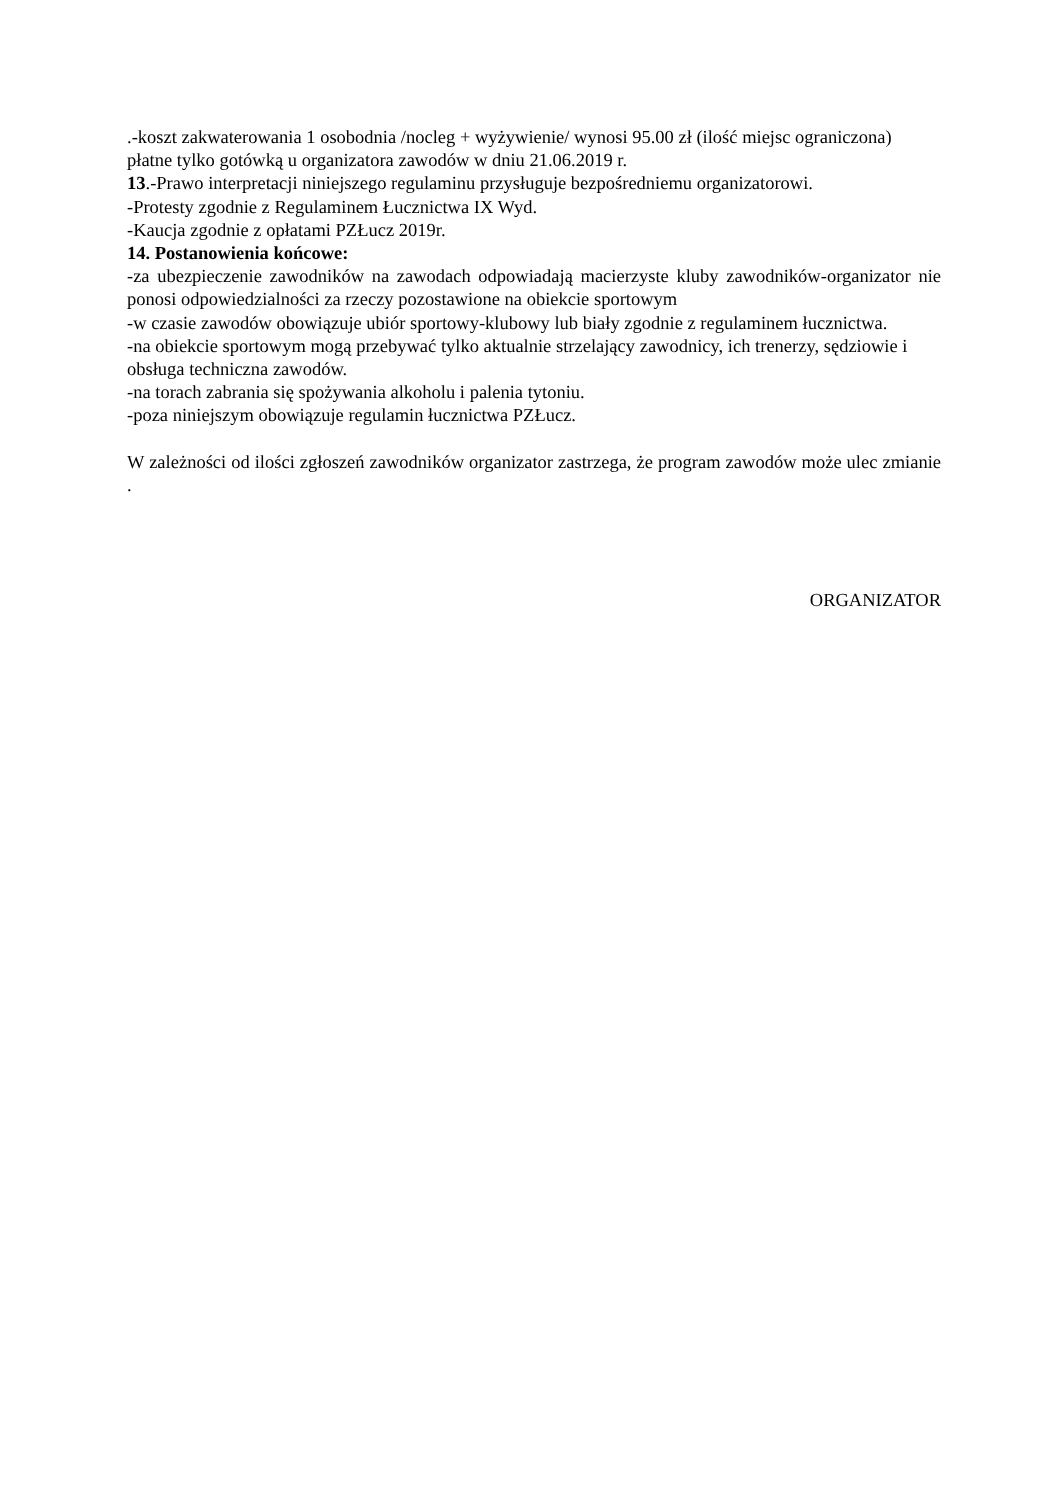.-koszt zakwaterowania 1 osobodnia /nocleg + wyżywienie/ wynosi 95.00 zł (ilość miejsc ograniczona) płatne tylko gotówką u organizatora zawodów w dniu 21.06.2019 r.
13.-Prawo interpretacji niniejszego regulaminu przysługuje bezpośredniemu organizatorowi.
-Protesty zgodnie z Regulaminem Łucznictwa IX Wyd.
-Kaucja zgodnie z opłatami PZŁucz 2019r.
14. Postanowienia końcowe:
-za ubezpieczenie zawodników na zawodach odpowiadają macierzyste kluby zawodników-organizator nie ponosi odpowiedzialności za rzeczy pozostawione na obiekcie sportowym
-w czasie zawodów obowiązuje ubiór sportowy-klubowy lub biały zgodnie z regulaminem łucznictwa.
-na obiekcie sportowym mogą przebywać tylko aktualnie strzelający zawodnicy, ich trenerzy, sędziowie i obsługa techniczna zawodów.
-na torach zabrania się spożywania alkoholu i palenia tytoniu.
-poza niniejszym obowiązuje regulamin łucznictwa PZŁucz.
W zależności od ilości zgłoszeń zawodników organizator zastrzega, że program zawodów może ulec zmianie .
ORGANIZATOR